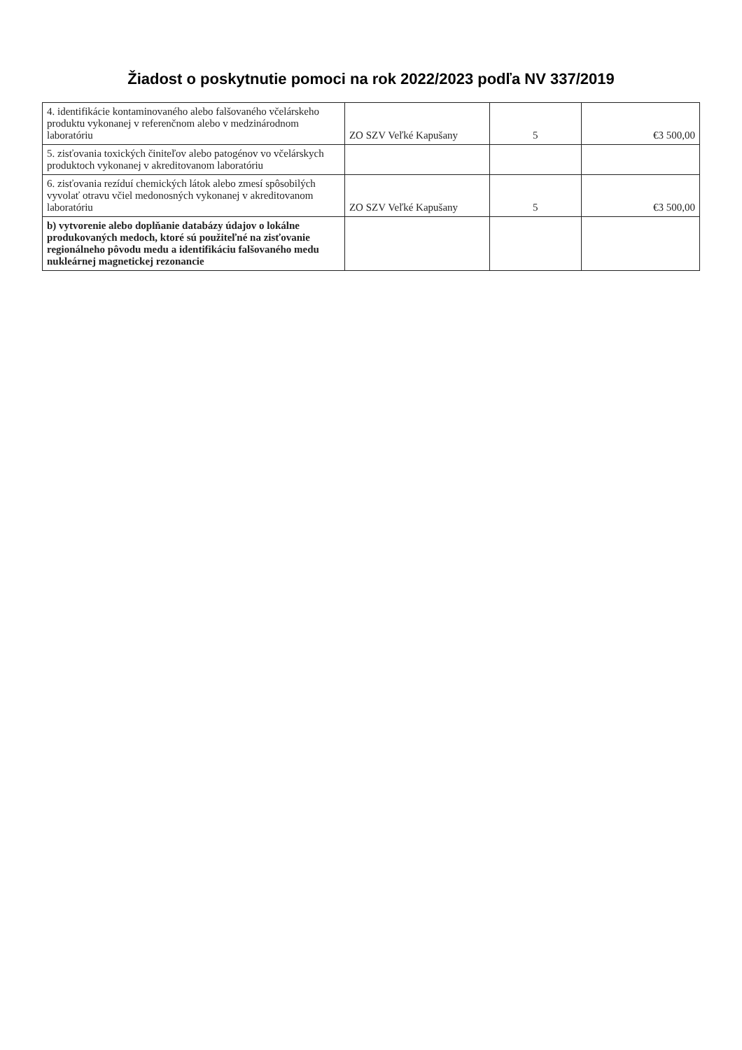Žiadost o poskytnutie pomoci na rok 2022/2023 podľa NV 337/2019
| 4. identifikácie kontaminovaného alebo falšovaného včelárskeho produktu vykonanej v referenčnom alebo v medzinárodnom laboratóriu | ZO SZV Veľké Kapušany | 5 | €3 500,00 |
| 5. zisťovania toxických činiteľov alebo patogénov vo včelárskych produktoch vykonanej v akreditovanom laboratóriu | | | |
| 6. zisťovania rezíduí chemických látok alebo zmesí spôsobilých vyvolať otravu včiel medonosných vykonanej v akreditovanom laboratóriu | ZO SZV Veľké Kapušany | 5 | €3 500,00 |
| b) vytvorenie alebo doplňanie databázy údajov o lokálne produkovaných medoch, ktoré sú použiteľné na zisťovanie regionálneho pôvodu medu a identifikáciu falšovaného medu nukleárnej magnetickej rezonancie | | | |